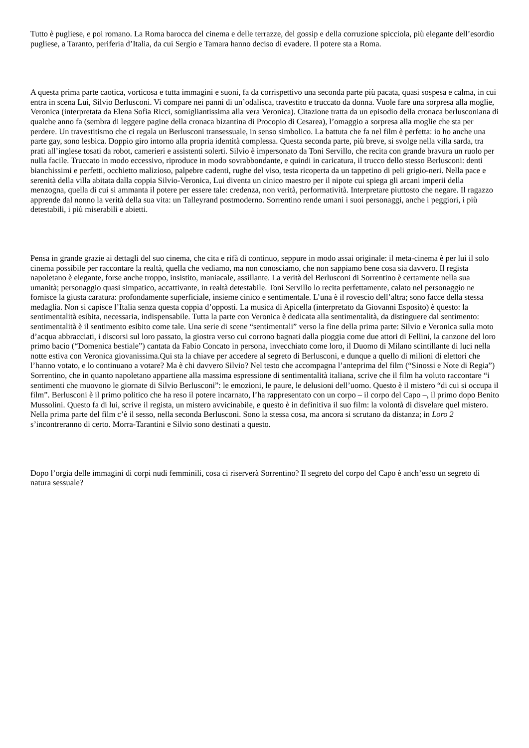Tutto è pugliese, e poi romano. La Roma barocca del cinema e delle terrazze, del gossip e della corruzione spicciola, più elegante dell’esordio pugliese, a Taranto, periferia d’Italia, da cui Sergio e Tamara hanno deciso di evadere. Il potere sta a Roma.
A questa prima parte caotica, vorticosa e tutta immagini e suoni, fa da corrispettivo una seconda parte più pacata, quasi sospesa e calma, in cui entra in scena Lui, Silvio Berlusconi. Vi compare nei panni di un’odalisca, travestito e truccato da donna. Vuole fare una sorpresa alla moglie, Veronica (interpretata da Elena Sofia Ricci, somigliantissima alla vera Veronica). Citazione tratta da un episodio della cronaca berlusconiana di qualche anno fa (sembra di leggere pagine della cronaca bizantina di Procopio di Cesarea), l’omaggio a sorpresa alla moglie che sta per perdere. Un travestitismo che ci regala un Berlusconi transessuale, in senso simbolico. La battuta che fa nel film è perfetta: io ho anche una parte gay, sono lesbica. Doppio giro intorno alla propria identità complessa. Questa seconda parte, più breve, si svolge nella villa sarda, tra prati all’inglese tosati da robot, camerieri e assistenti solerti. Silvio è impersonato da Toni Servillo, che recita con grande bravura un ruolo per nulla facile. Truccato in modo eccessivo, riproduce in modo sovrabbondante, e quindi in caricatura, il trucco dello stesso Berlusconi: denti bianchissimi e perfetti, occhietto malizioso, palpebre cadenti, rughe del viso, testa ricoperta da un tappetino di peli grigio-neri. Nella pace e serenità della villa abitata dalla coppia Silvio-Veronica, Lui diventa un cinico maestro per il nipote cui spiega gli arcani imperii della menzogna, quella di cui si ammanta il potere per essere tale: credenza, non verità, performatività. Interpretare piuttosto che negare. Il ragazzo apprende dal nonno la verità della sua vita: un Talleyrand postmoderno. Sorrentino rende umani i suoi personaggi, anche i peggiori, i più detestabili, i più miserabili e abietti.
Pensa in grande grazie ai dettagli del suo cinema, che cita e rifà di continuo, seppure in modo assai originale: il meta-cinema è per lui il solo cinema possibile per raccontare la realtà, quella che vediamo, ma non conosciamo, che non sappiamo bene cosa sia davvero. Il regista napoletano è elegante, forse anche troppo, insistito, maniacale, assillante. La verità del Berlusconi di Sorrentino è certamente nella sua umanità; personaggio quasi simpatico, accattivante, in realtà detestabile. Toni Servillo lo recita perfettamente, calato nel personaggio ne fornisce la giusta caratura: profondamente superficiale, insieme cinico e sentimentale. L’una è il rovescio dell’altra; sono facce della stessa medaglia. Non si capisce l’Italia senza questa coppia d’opposti. La musica di Apicella (interpretato da Giovanni Esposito) è questo: la sentimentalità esibita, necessaria, indispensabile. Tutta la parte con Veronica è dedicata alla sentimentalità, da distinguere dal sentimento: sentimentalità è il sentimento esibito come tale. Una serie di scene “sentimentali” verso la fine della prima parte: Silvio e Veronica sulla moto d’acqua abbracciati, i discorsi sul loro passato, la giostra verso cui corrono bagnati dalla pioggia come due attori di Fellini, la canzone del loro primo bacio (“Domenica bestiale”) cantata da Fabio Concato in persona, invecchiato come loro, il Duomo di Milano scintillante di luci nella notte estiva con Veronica giovanissima.Qui sta la chiave per accedere al segreto di Berlusconi, e dunque a quello di milioni di elettori che l’hanno votato, e lo continuano a votare? Ma è chi davvero Silvio? Nel testo che accompagna l’anteprima del film (“Sinossi e Note di Regia”) Sorrentino, che in quanto napoletano appartiene alla massima espressione di sentimentalità italiana, scrive che il film ha voluto raccontare “i sentimenti che muovono le giornate di Silvio Berlusconi”: le emozioni, le paure, le delusioni dell’uomo. Questo è il mistero “di cui si occupa il film”. Berlusconi è il primo politico che ha reso il potere incarnato, l’ha rappresentato con un corpo – il corpo del Capo –, il primo dopo Benito Mussolini. Questo fa di lui, scrive il regista, un mistero avvicinabile, e questo è in definitiva il suo film: la volontà di disvelare quel mistero. Nella prima parte del film c’è il sesso, nella seconda Berlusconi. Sono la stessa cosa, ma ancora si scrutano da distanza; in Loro 2 s’incontreranno di certo. Morra-Tarantini e Silvio sono destinati a questo.
Dopo l’orgia delle immagini di corpi nudi femminili, cosa ci riserverà Sorrentino? Il segreto del corpo del Capo è anch’esso un segreto di natura sessuale?